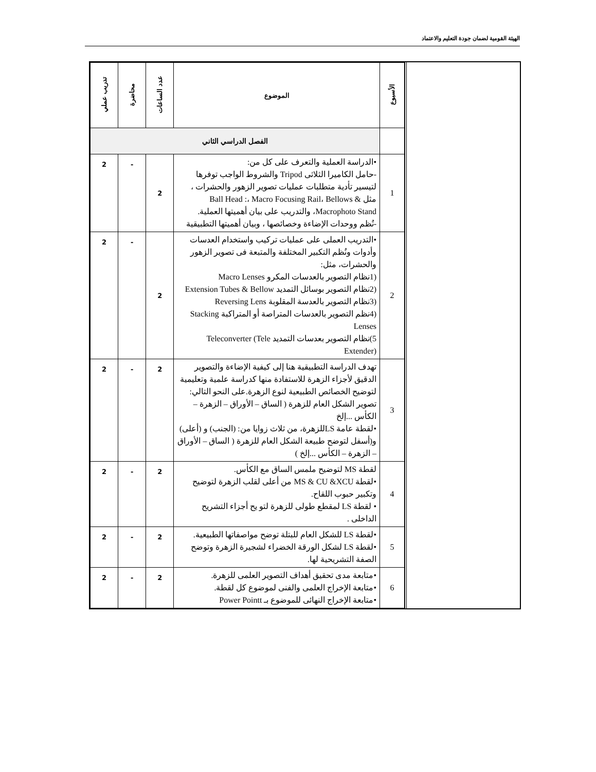الهيئة القومية لضمان جودة التعليم والاعتماد
| الأسبوع | الموضوع | عدد الساعات | محاضرة | تدريب عملي |
| --- | --- | --- | --- | --- |
| | الفصل الدراسي الثاني | | | |
| 1 | •الدراسة العملية والتعرف على كل من: -حامل الكاميرا الثلاثى Tripod والشروط الواجب توفرها لتيسير تأدية متطلبات عمليات تصوير الزهور والحشرات ، مثل Ball Head :، Macro Focusing Rail، Bellows & Macrophoto Stand، والتدريب على بيان أهميتها العملية. -نُظم ووحدات الإضاءة وخصائصها ، وبيان أهميتها التطبيقية | 2 | - | 2 |
| 2 | •التدريب العملى على عمليات تركيب واستخدام العدسات وأدوات ونُظم التكبير المختلفة والمتبعة فى تصوير الزهور والحشرات، مثل: (1نظام التصوير بالعدسات المكرو Macro Lenses (2نظام التصوير بوسائل التمديد Extension Tubes & Bellow (3نظام التصوير بالعدسة المقلوبة Reversing Lens (4نظم التصوير بالعدسات المتراصة أو المتراكبة Stacking Lenses 5)نظام التصوير بعدسات التمديد Teleconverter (Tele Extender) | 2 | - | 2 |
| 3 | تهدف الدراسة التطبيقية هنا إلى كيفية الإضاءة والتصوير الدقيق لأجزاء الزهرة للاستفادة منها كدراسة علمية وتعليمية لتوضيح الخصائص الطبيعية لنوع الزهرة.على النحو التالي: تصوير الشكل العام للزهرة ( الساق – الأوراق – الزهرة – الكأس ...إلخ •لقطة عامة LSللزهرة، من ثلاث زوايا من: (الجنب) و (أعلى) و(أسفل لتوضح طبيعة الشكل العام للزهرة ( الساق – الأوراق – الزهرة – الكأس ...إلخ ) | 2 | - | 2 |
| 4 | لقطة MS لتوضيح ملمس الساق مع الكأس. •لقطة MS & CU &XCU من أعلى لقلب الزهرة لتوضيح وتكبير حبوب اللقاح. • لقطة LS لمقطع طولى للزهرة لتو يح أجزاء التشريح الداخلى . | 2 | - | 2 |
| 5 | •لقطة LS للشكل العام للبتلة توضح مواصفاتها الطبيعية. •لقطة LS لشكل الورقة الخضراء لشجيرة الزهرة وتوضح الصفة التشريحية لها. | 2 | - | 2 |
| 6 | •متابعة مدى تحقيق أهداف التصوير العلمى للزهرة. •متابعة الإخراج العلمى والفنى لموضوع كل لقطة. •متابعة الإخراج النهائى للموضوع بـ Power Pointt | 2 | - | 2 |